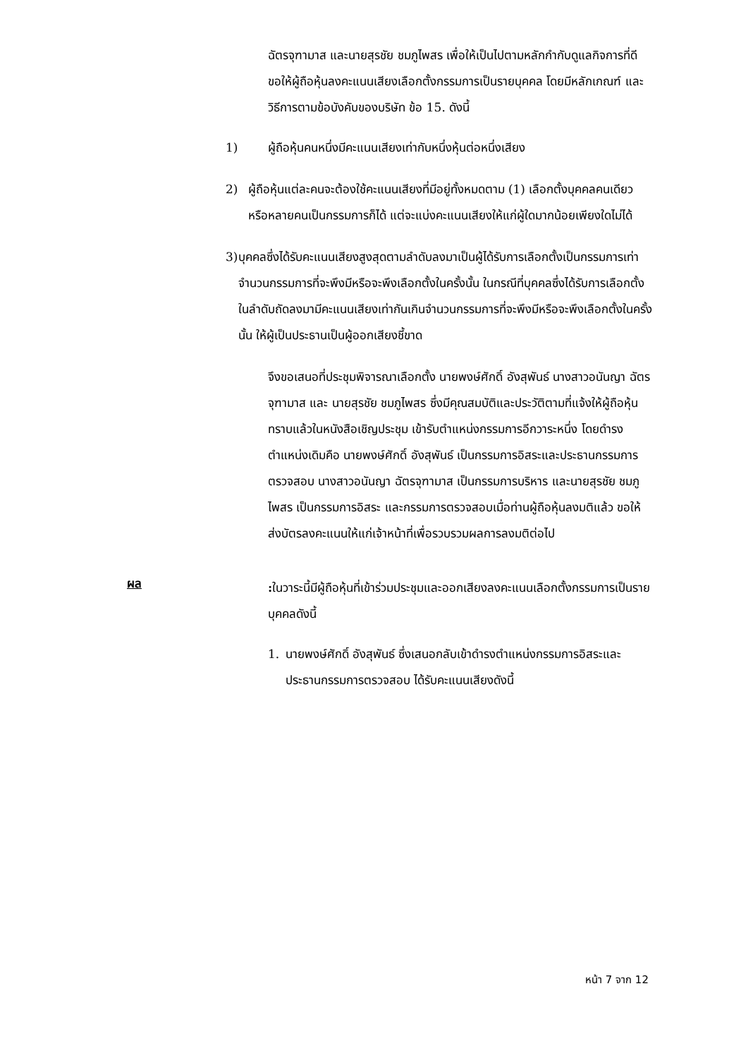ฉัตรจุฑามาส และนายสุรชัย ชมภูไพสร เพื่อให้เป็นไปตามหลักกำกับดูแลกิจการที่ดี ขอให้ผู้ถือหุ้นลงคะแนนเสียงเลือกตั้งกรรมการเป็นรายบุคคล โดยมีหลักเกณฑ์ และวิธีการตามข้อบังคับของบริษัท ข้อ 15. ดังนี้
1) ผู้ถือหุ้นคนหนึ่งมีคะแนนเสียงเท่ากับหนึ่งหุ้นต่อหนึ่งเสียง
2) ผู้ถือหุ้นแต่ละคนจะต้องใช้คะแนนเสียงที่มีอยู่ทั้งหมดตาม (1) เลือกตั้งบุคคลคนเดียวหรือหลายคนเป็นกรรมการก็ได้ แต่จะแบ่งคะแนนเสียงให้แก่ผู้ใดมากน้อยเพียงใดไม่ได้
3) บุคคลซึ่งได้รับคะแนนเสียงสูงสุดตามลำดับลงมาเป็นผู้ได้รับการเลือกตั้งเป็นกรรมการเท่าจำนวนกรรมการที่จะพึงมีหรือจะพึงเลือกตั้งในครั้งนั้น ในกรณีที่บุคคลซึ่งได้รับการเลือกตั้งในลำดับถัดลงมามีคะแนนเสียงเท่ากันเกินจำนวนกรรมการที่จะพึงมีหรือจะพึงเลือกตั้งในครั้งนั้น ให้ผู้เป็นประธานเป็นผู้ออกเสียงชี้ขาด
จึงขอเสนอที่ประชุมพิจารณาเลือกตั้ง นายพงษ์ศักดิ์ อังสุพันธ์ นางสาวอนันญา ฉัตรจุฑามาส และ นายสุรชัย ชมภูไพสร ซึ่งมีคุณสมบัติและประวัติตามที่แจ้งให้ผู้ถือหุ้นทราบแล้วในหนังสือเชิญประชุม เข้ารับตำแหน่งกรรมการอีกวาระหนึ่ง โดยดำรงตำแหน่งเดิมคือ นายพงษ์ศักดิ์ อังสุพันธ์ เป็นกรรมการอิสระและประธานกรรมการตรวจสอบ นางสาวอนันญา ฉัตรจุฑามาส เป็นกรรมการบริหาร และนายสุรชัย ชมภูไพสร เป็นกรรมการอิสระ และกรรมการตรวจสอบเมื่อท่านผู้ถือหุ้นลงมติแล้ว ขอให้ส่งบัตรลงคะแนนให้แก่เจ้าหน้าที่เพื่อรวบรวมผลการลงมติต่อไป
ผล
: ในวาระนี้มีผู้ถือหุ้นที่เข้าร่วมประชุมและออกเสียงลงคะแนนเลือกตั้งกรรมการเป็นรายบุคคลดังนี้
1. นายพงษ์ศักดิ์ อังสุพันธ์ ซึ่งเสนอกลับเข้าดำรงตำแหน่งกรรมการอิสระและประธานกรรมการตรวจสอบ ได้รับคะแนนเสียงดังนี้
หน้า 7 จาก 12